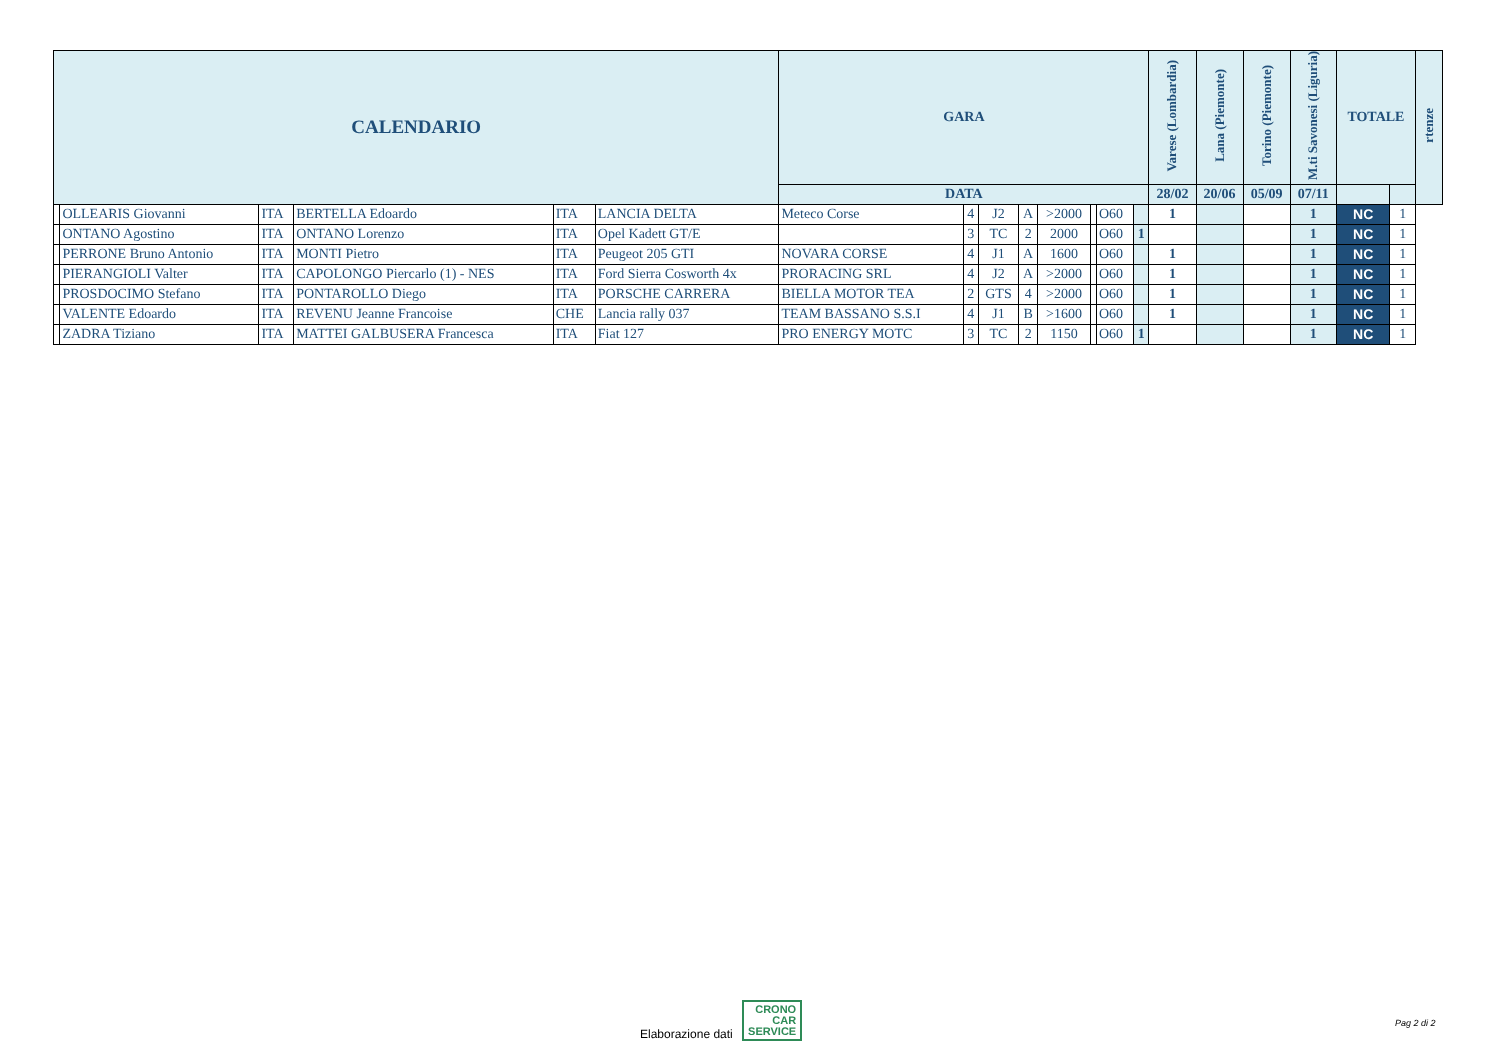| CALENDARIO | | | | | | GARA | | | | | | | | Varese (Lombardia) | Lana (Piemonte) | Torino (Piemonte) | M.ti Savonesi (Liguria) | TOTALE | | rtenze |
| --- | --- | --- | --- | --- | --- | --- | --- | --- | --- | --- | --- | --- | --- | --- | --- | --- | --- | --- | --- | --- |
| | | | | | | DATA | | | | | | | | 28/02 | 20/06 | 05/09 | 07/11 | | | |
| | OLLEARIS Giovanni | ITA | BERTELLA Edoardo | ITA | LANCIA DELTA | Meteco Corse | 4 | J2 | A | >2000 | | O60 | | 1 | | | 1 | NC | 1 | |
| | ONTANO Agostino | ITA | ONTANO Lorenzo | ITA | Opel Kadett GT/E | | 3 | TC | 2 | 2000 | | O60 | 1 | | | | 1 | NC | 1 | |
| | PERRONE Bruno Antonio | ITA | MONTI Pietro | ITA | Peugeot 205 GTI | NOVARA CORSE | 4 | J1 | A | 1600 | | O60 | | 1 | | | 1 | NC | 1 | |
| | PIERANGIOLI Valter | ITA | CAPOLONGO Piercarlo (1) - NES | ITA | Ford Sierra Cosworth 4x | PRORACING SRL | 4 | J2 | A | >2000 | | O60 | | 1 | | | 1 | NC | 1 | |
| | PROSDOCIMO Stefano | ITA | PONTAROLLO Diego | ITA | PORSCHE CARRERA | BIELLA MOTOR TEA | 2 | GTS | 4 | >2000 | | O60 | | 1 | | | 1 | NC | 1 | |
| | VALENTE Edoardo | ITA | REVENU Jeanne Francoise | CHE | Lancia rally 037 | TEAM BASSANO S.S.I | 4 | J1 | B | >1600 | | O60 | | 1 | | | 1 | NC | 1 | |
| | ZADRA Tiziano | ITA | MATTEI GALBUSERA Francesca | ITA | Fiat 127 | PRO ENERGY MOTC | 3 | TC | 2 | 1150 | | O60 | 1 | | | | 1 | NC | 1 | |
Elaborazione dati CRONO
CAR
SERVICE
Pag 2 di 2